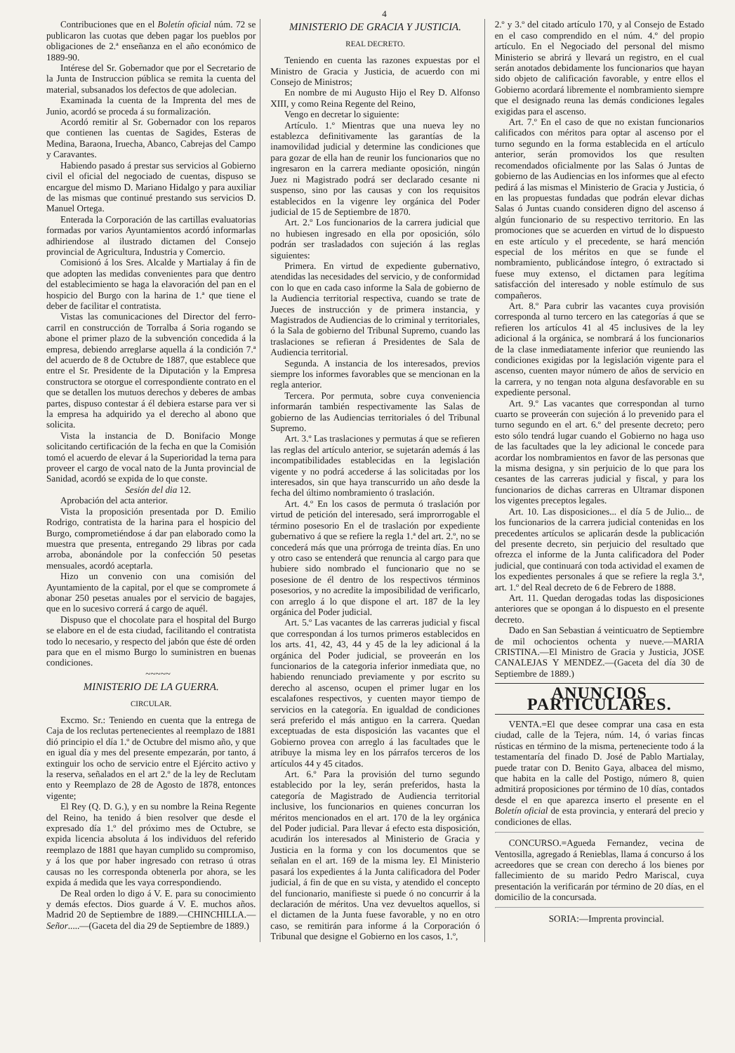4
Contribuciones que en el Boletín oficial núm. 72 se publicaron las cuotas que deben pagar los pueblos por obligaciones de 2.ª enseñanza en el año económico de 1889-90.
Intérese del Sr. Gobernador que por el Secretario de la Junta de Instruccion pública se remita la cuenta del material, subsanados los defectos de que adolecian.
Examinada la cuenta de la Imprenta del mes de Junio, acordó se proceda á su formalización.
Acordó remitir al Sr. Gobernador con los reparos que contienen las cuentas de Sagides, Esteras de Medina, Baraona, Iruecha, Abanco, Cabrejas del Campo y Caravantes.
Habiendo pasado á prestar sus servicios al Gobierno civil el oficial del negociado de cuentas, dispuso se encargue del mismo D. Mariano Hidalgo y para auxiliar de las mismas que continué prestando sus servicios D. Manuel Ortega.
Enterada la Corporación de las cartillas evaluatorias formadas por varios Ayuntamientos acordó informarlas adhiriendose al ilustrado dictamen del Consejo provincial de Agricultura, Industria y Comercio.
Comisionó á los Sres. Alcalde y Martialay á fin de que adopten las medidas convenientes para que dentro del establecimiento se haga la elavoración del pan en el hospicio del Burgo con la harina de 1.ª que tiene el deber de facilitar el contratista.
Vistas las comunicaciones del Director del ferro-carril en construcción de Torralba á Soria rogando se abone el primer plazo de la subvención concedida á la empresa, debiendo arreglarse aquella á la condición 7.ª del acuerdo de 8 de Octubre de 1887, que establece que entre el Sr. Presidente de la Diputación y la Empresa constructora se otorgue el correspondiente contrato en el que se detallen los mutuos derechos y deberes de ambas partes, dispuso contestar á él debiera estarse para ver si la empresa ha adquirido ya el derecho al abono que solicita.
Vista la instancia de D. Bonifacio Monge solicitando certificación de la fecha en que la Comisión tomó el acuerdo de elevar á la Superioridad la terna para proveer el cargo de vocal nato de la Junta provincial de Sanidad, acordó se expida de lo que conste.
Sesión del dia 12.
Aprobación del acta anterior.
Vista la proposición presentada por D. Emilio Rodrigo, contratista de la harina para el hospicio del Burgo, comprometiéndose á dar pan elaborado como la muestra que presenta, entregando 29 libras por cada arroba, abonándole por la confección 50 pesetas mensuales, acordó aceptarla.
Hizo un convenio con una comisión del Ayuntamiento de la capital, por el que se compromete á abonar 250 pesetas anuales por el servicio de bagajes, que en lo sucesivo correrá á cargo de aquél.
Dispuso que el chocolate para el hospital del Burgo se elabore en el de esta ciudad, facilitando el contratista todo lo necesario, y respecto del jabón que éste dé orden para que en el mismo Burgo lo suministren en buenas condiciones.
~~~~~
MINISTERIO DE LA GUERRA.
CIRCULAR.
Excmo. Sr.: Teniendo en cuenta que la entrega de Caja de los reclutas pertenecientes al reemplazo de 1881 dió principio el día 1.º de Octubre del mismo año, y que en igual día y mes del presente empezarán, por tanto, á extinguir los ocho de servicio entre el Ejército activo y la reserva, señalados en el art 2.º de la ley de Reclutam ento y Reemplazo de 28 de Agosto de 1878, entonces vigente;
El Rey (Q. D. G.), y en su nombre la Reina Regente del Reino, ha tenido á bien resolver que desde el expresado día 1.º del próximo mes de Octubre, se expida licencia absoluta á los individuos del referido reemplazo de 1881 que hayan cumplido su compromiso, y á los que por haber ingresado con retraso ú otras causas no les corresponda obtenerla por ahora, se les expida á medida que les vaya correspondiendo.
De Real orden lo digo á V. E. para su conocimiento y demás efectos. Dios guarde á V. E. muchos años. Madrid 20 de Septiembre de 1889.—CHINCHILLA.—Señor.....—(Gaceta del dia 29 de Septiembre de 1889.)
MINISTERIO DE GRACIA Y JUSTICIA.
REAL DECRETO.
Teniendo en cuenta las razones expuestas por el Ministro de Gracia y Justicia, de acuerdo con mi Consejo de Ministros;
En nombre de mi Augusto Hijo el Rey D. Alfonso XIII, y como Reina Regente del Reino,
Vengo en decretar lo siguiente:
Artículo. 1.º Mientras que una nueva ley no establezca definitivamente las garantías de la inamovilidad judicial y determine las condiciones que para gozar de ella han de reunir los funcionarios que no ingresaron en la carrera mediante oposición, ningún Juez ni Magistrado podrá ser declarado cesante ni suspenso, sino por las causas y con los requisitos establecidos en la vigenre ley orgánica del Poder judicial de 15 de Septiembre de 1870.
Art. 2.º Los funcionarios de la carrera judicial que no hubiesen ingresado en ella por oposición, sólo podrán ser trasladados con sujeción á las reglas siguientes:
Primera. En virtud de expediente gubernativo, atendidas las necesidades del servicio, y de conformidad con lo que en cada caso informe la Sala de gobierno de la Audiencia territorial respectiva, cuando se trate de Jueces de instrucción y de primera instancia, y Magistrados de Audiencias de lo criminal y territoriales, ó la Sala de gobierno del Tribunal Supremo, cuando las traslaciones se refieran á Presidentes de Sala de Audiencia territorial.
Segunda. A instancia de los interesados, previos siempre los informes favorables que se mencionan en la regla anterior.
Tercera. Por permuta, sobre cuya conveniencia informarán también respectivamente las Salas de gobierno de las Audiencias territoriales ó del Tribunal Supremo.
Art. 3.º Las traslaciones y permutas á que se refieren las reglas del artículo anterior, se sujetarán además á las incompatibilidades establecidas en la legislación vigente y no podrá accederse á las solicitadas por los interesados, sin que haya transcurrido un año desde la fecha del último nombramiento ó traslación.
Art. 4.º En los casos de permuta ó traslación por virtud de petición del interesado, será improrrogable el término posesorio En el de traslación por expediente gubernativo á que se refiere la regla 1.ª del art. 2.º, no se concederá más que una prórroga de treinta días. En uno y otro caso se entenderá que renuncia al cargo para que hubiere sido nombrado el funcionario que no se posesione de él dentro de los respectivos términos posesorios, y no acredite la imposibilidad de verificarlo, con arreglo á lo que dispone el art. 187 de la ley orgánica del Poder judicial.
Art. 5.º Las vacantes de las carreras judicial y fiscal que correspondan á los turnos primeros establecidos en los arts. 41, 42, 43, 44 y 45 de la ley adicional á la orgánica del Poder judicial, se proveerán en los funcionarios de la categoria inferior inmediata que, no habiendo renunciado previamente y por escrito su derecho al ascenso, ocupen el primer lugar en los escalafones respectivos, y cuenten mayor tiempo de servicios en la categoría. En igualdad de condiciones será preferido el más antiguo en la carrera. Quedan exceptuadas de esta disposición las vacantes que el Gobierno provea con arreglo á las facultades que le atribuye la misma ley en los párrafos terceros de los artículos 44 y 45 citados.
Art. 6.º Para la provisión del turno segundo establecido por la ley, serán preferidos, hasta la categoría de Magistrado de Audiencia territorial inclusive, los funcionarios en quienes concurran los méritos mencionados en el art. 170 de la ley orgánica del Poder judicial. Para llevar á efecto esta disposición, acudirán los interesados al Ministerio de Gracia y Justicia en la forma y con los documentos que se señalan en el art. 169 de la misma ley. El Ministerio pasará los expedientes á la Junta calificadora del Poder judicial, á fin de que en su vista, y atendido el concepto del funcionario, manifieste si puede ó no concurrir á la declaración de méritos. Una vez devueltos aquellos, si el dictamen de la Junta fuese favorable, y no en otro caso, se remitirán para informe á la Corporación ó Tribunal que designe el Gobierno en los casos, 1.º,
2.º y 3.º del citado artículo 170, y al Consejo de Estado en el caso comprendido en el núm. 4.º del propio artículo. En el Negociado del personal del mismo Ministerio se abrirá y llevará un registro, en el cual serán anotados debidamente los funcionarios que hayan sido objeto de calificación favorable, y entre ellos el Gobierno acordará libremente el nombramiento siempre que el designado reuna las demás condiciones legales exigidas para el ascenso.
Art. 7.º En el caso de que no existan funcionarios calificados con méritos para optar al ascenso por el turno segundo en la forma establecida en el artículo anterior, serán promovidos los que resulten recomendados oficialmente por las Salas ó Juntas de gobierno de las Audiencias en los informes que al efecto pedirá á las mismas el Ministerio de Gracia y Justicia, ó en las propuestas fundadas que podrán elevar dichas Salas ó Juntas cuando consideren digno del ascenso á algún funcionario de su respectivo territorio. En las promociones que se acuerden en virtud de lo dispuesto en este artículo y el precedente, se hará mención especial de los méritos en que se funde el nombramiento, publicándose íntegro, ó extractado si fuese muy extenso, el dictamen para legítima satisfacción del interesado y noble estímulo de sus compañeros.
Art. 8.º Para cubrir las vacantes cuya provisión corresponda al turno tercero en las categorías á que se refieren los artículos 41 al 45 inclusives de la ley adicional á la orgánica, se nombrará á los funcionarios de la clase inmediatamente inferior que reuniendo las condiciones exigidas por la legislación vigente para el ascenso, cuenten mayor número de años de servicio en la carrera, y no tengan nota alguna desfavorable en su expediente personal.
Art. 9.º Las vacantes que correspondan al turno cuarto se proveerán con sujeción á lo prevenido para el turno segundo en el art. 6.º del presente decreto; pero esto sólo tendrá lugar cuando el Gobierno no haga uso de las facultades que la ley adicional le concede para acordar los nombramientos en favor de las personas que la misma designa, y sin perjuicio de lo que para los cesantes de las carreras judicial y fiscal, y para los funcionarios de dichas carreras en Ultramar disponen los vigentes preceptos legales.
Art. 10. Las disposiciones... el día 5 de Julio... de los funcionarios de la carrera judicial contenidas en los precedentes artículos se aplicarán desde la publicación del presente decreto, sin perjuicio del resultado que ofrezca el informe de la Junta calificadora del Poder judicial, que continuará con toda actividad el examen de los expedientes personales á que se refiere la regla 3.ª, art. 1.º del Real decreto de 6 de Febrero de 1888.
Art. 11. Quedan derogadas todas las disposiciones anteriores que se opongan á lo dispuesto en el presente decreto.
Dado en San Sebastian á veinticuatro de Septiembre de mil ochocientos ochenta y nueve.—MARIA CRISTINA.—El Ministro de Gracia y Justicia, JOSE CANALEJAS Y MENDEZ.—(Gaceta del día 30 de Septiembre de 1889.)
ANUNCIOS PARTICULARES.
VENTA.=El que desee comprar una casa en esta ciudad, calle de la Tejera, núm. 14, ó varias fincas rústicas en término de la misma, perteneciente todo á la testamentaría del finado D. José de Pablo Martialay, puede tratar con D. Benito Gaya, albacea del mismo, que habita en la calle del Postigo, número 8, quien admitirá proposiciones por término de 10 días, contados desde el en que aparezca inserto el presente en el Boletín oficial de esta provincia, y enterará del precio y condiciones de ellas.
CONCURSO.=Agueda Fernandez, vecina de Ventosilla, agregado á Renieblas, llama á concurso á los acreedores que se crean con derecho á los bienes por fallecimiento de su marido Pedro Mariscal, cuya presentación la verificarán por término de 20 días, en el domicilio de la concursada.
SORIA:—Imprenta provincial.